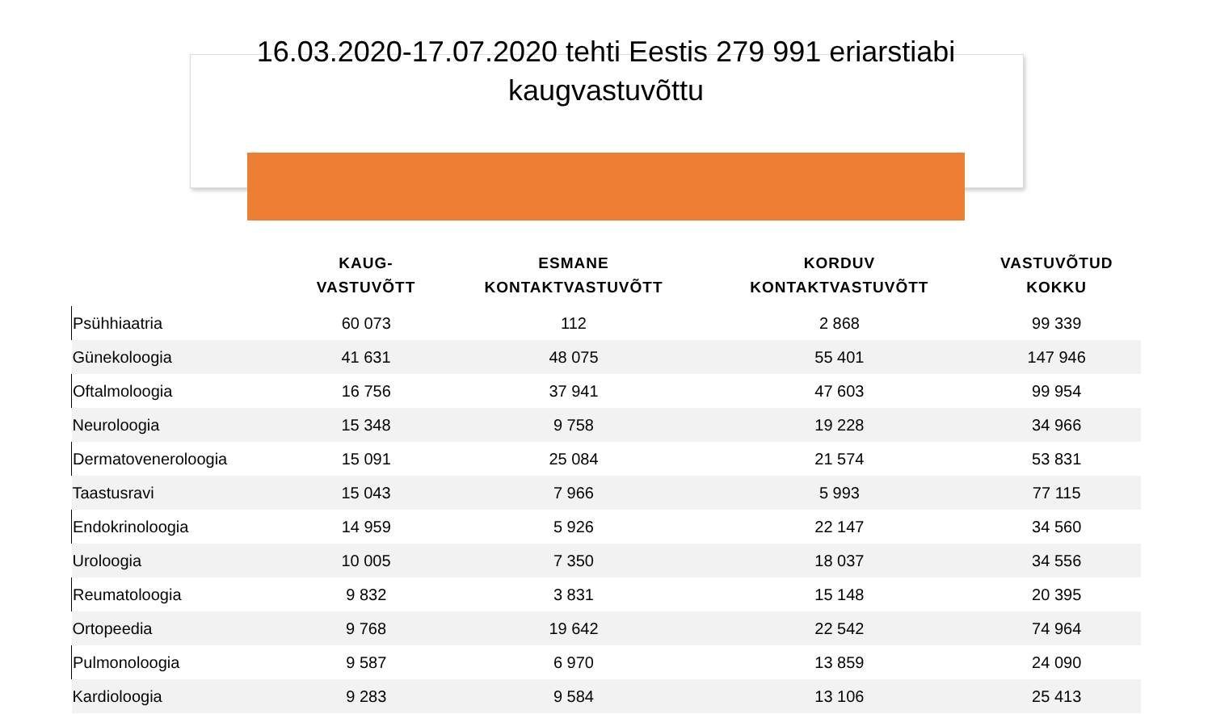16.03.2020-17.07.2020 tehti Eestis 279 991 eriarstiabi kaugvastuvõttu
| | KAUG- VASTUVÕTT | ESMANE KONTAKTVASTUVÕTT | KORDUV KONTAKTVASTUVÕTT | VASTUVÕTUD KOKKU |
| --- | --- | --- | --- | --- |
| Psühhiaatria | 60 073 | 112 | 2 868 | 99 339 |
| Günekoloogia | 41 631 | 48 075 | 55 401 | 147 946 |
| Oftalmoloogia | 16 756 | 37 941 | 47 603 | 99 954 |
| Neuroloogia | 15 348 | 9 758 | 19 228 | 34 966 |
| Dermatoveneroloogia | 15 091 | 25 084 | 21 574 | 53 831 |
| Taastusravi | 15 043 | 7 966 | 5 993 | 77 115 |
| Endokrinoloogia | 14 959 | 5 926 | 22 147 | 34 560 |
| Uroloogia | 10 005 | 7 350 | 18 037 | 34 556 |
| Reumatoloogia | 9 832 | 3 831 | 15 148 | 20 395 |
| Ortopeedia | 9 768 | 19 642 | 22 542 | 74 964 |
| Pulmonoloogia | 9 587 | 6 970 | 13 859 | 24 090 |
| Kardioloogia | 9 283 | 9 584 | 13 106 | 25 413 |